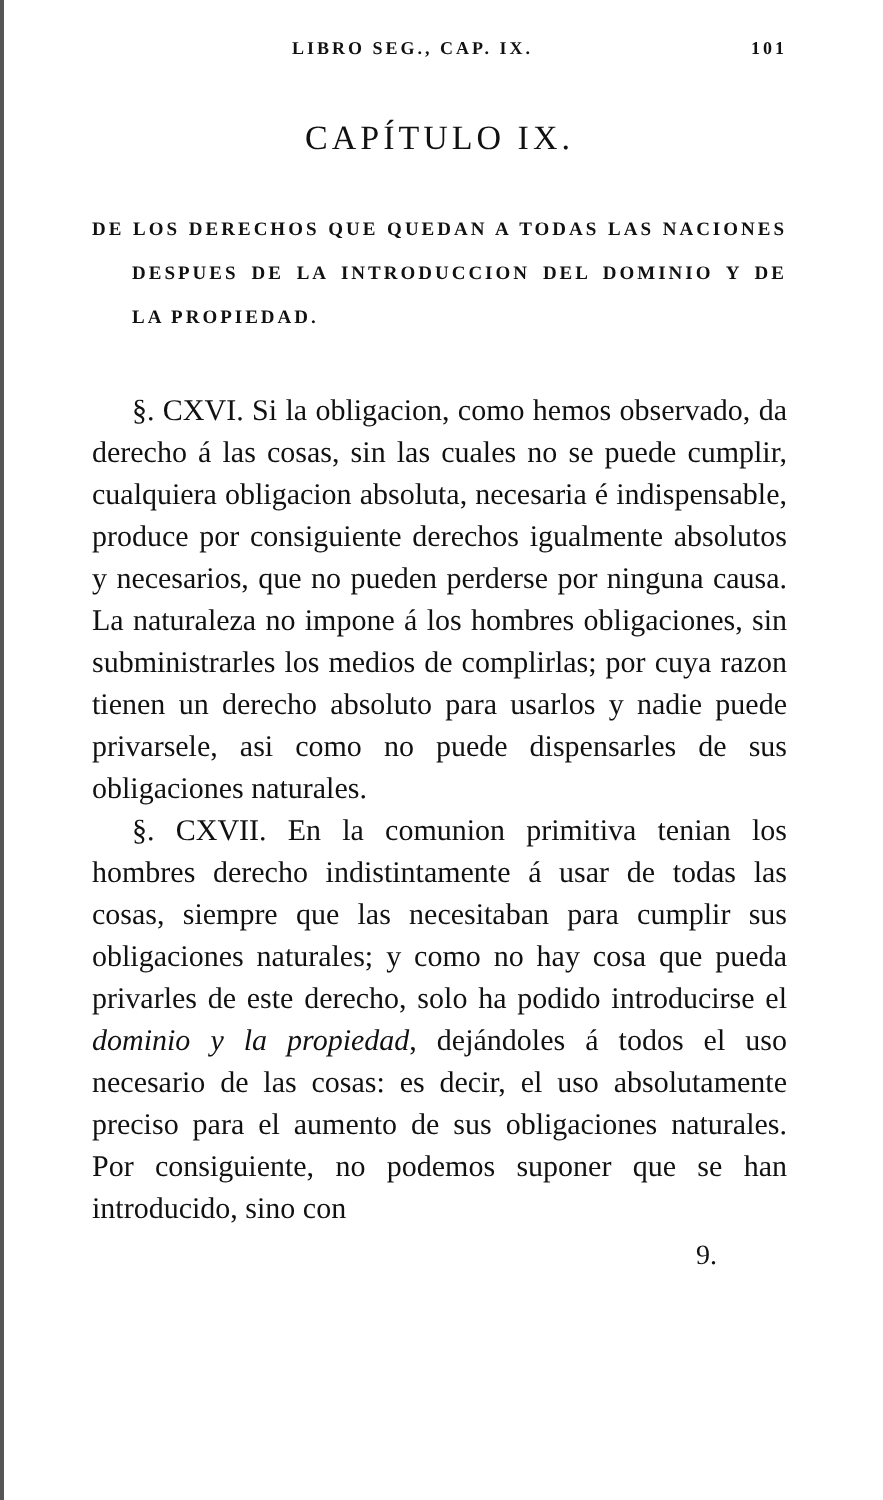LIBRO SEG., CAP. IX. 101
CAPÍTULO IX.
DE LOS DERECHOS QUE QUEDAN A TODAS LAS NACIONES DESPUES DE LA INTRODUCCION DEL DOMINIO Y DE LA PROPIEDAD.
§. CXVI. Si la obligacion, como hemos observado, da derecho á las cosas, sin las cuales no se puede cumplir, cualquiera obligacion absoluta, necesaria é indispensable, produce por consiguiente derechos igualmente absolutos y necesarios, que no pueden perderse por ninguna causa. La naturaleza no impone á los hombres obligaciones, sin subministrarles los medios de complirlas; por cuya razon tienen un derecho absoluto para usarlos y nadie puede privarsele, asi como no puede dispensarles de sus obligaciones naturales.
§. CXVII. En la comunion primitiva tenian los hombres derecho indistintamente á usar de todas las cosas, siempre que las necesitaban para cumplir sus obligaciones naturales; y como no hay cosa que pueda privarles de este derecho, solo ha podido introducirse el dominio y la propiedad, dejándoles á todos el uso necesario de las cosas: es decir, el uso absolutamente preciso para el aumento de sus obligaciones naturales. Por consiguiente, no podemos suponer que se han introducido, sino con
9.